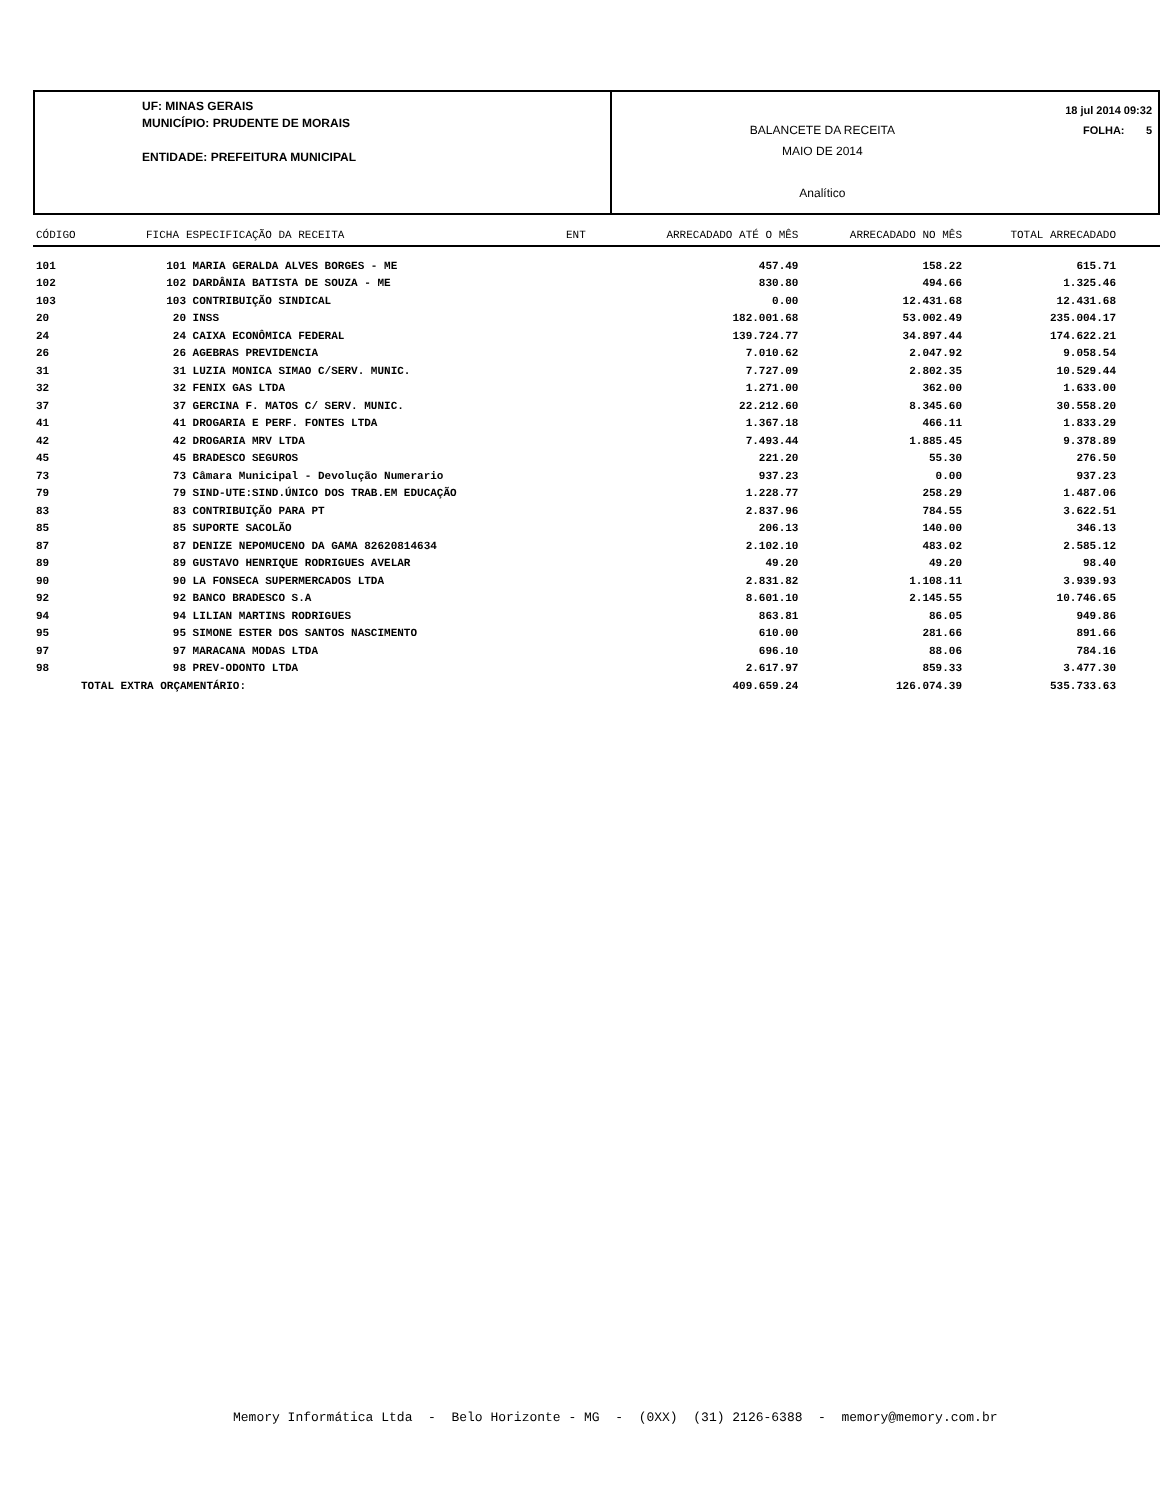UF: MINAS GERAIS
MUNICÍPIO: PRUDENTE DE MORAIS
ENTIDADE: PREFEITURA MUNICIPAL
BALANCETE DA RECEITA
MAIO DE 2014
Analítico
18 jul 2014 09:32
FOLHA: 5
| CÓDIGO | FICHA | ESPECIFICAÇÃO DA RECEITA | ENT | ARRECADADO ATÉ O MÊS | ARRECADADO NO MÊS | TOTAL ARRECADADO |
| --- | --- | --- | --- | --- | --- | --- |
| 101 | 101 | MARIA GERALDA ALVES BORGES - ME | | 457.49 | 158.22 | 615.71 |
| 102 | 102 | DARDÂNIA BATISTA DE SOUZA - ME | | 830.80 | 494.66 | 1.325.46 |
| 103 | 103 | CONTRIBUIÇÃO SINDICAL | | 0.00 | 12.431.68 | 12.431.68 |
| 20 | 20 | INSS | | 182.001.68 | 53.002.49 | 235.004.17 |
| 24 | 24 | CAIXA ECONÔMICA FEDERAL | | 139.724.77 | 34.897.44 | 174.622.21 |
| 26 | 26 | AGEBRAS PREVIDENCIA | | 7.010.62 | 2.047.92 | 9.058.54 |
| 31 | 31 | LUZIA MONICA SIMAO C/SERV. MUNIC. | | 7.727.09 | 2.802.35 | 10.529.44 |
| 32 | 32 | FENIX GAS LTDA | | 1.271.00 | 362.00 | 1.633.00 |
| 37 | 37 | GERCINA F. MATOS C/ SERV. MUNIC. | | 22.212.60 | 8.345.60 | 30.558.20 |
| 41 | 41 | DROGARIA E PERF. FONTES LTDA | | 1.367.18 | 466.11 | 1.833.29 |
| 42 | 42 | DROGARIA MRV LTDA | | 7.493.44 | 1.885.45 | 9.378.89 |
| 45 | 45 | BRADESCO SEGUROS | | 221.20 | 55.30 | 276.50 |
| 73 | 73 | Câmara Municipal - Devolução Numerario | | 937.23 | 0.00 | 937.23 |
| 79 | 79 | SIND-UTE:SIND.ÚNICO DOS TRAB.EM EDUCAÇÃO | | 1.228.77 | 258.29 | 1.487.06 |
| 83 | 83 | CONTRIBUIÇÃO PARA PT | | 2.837.96 | 784.55 | 3.622.51 |
| 85 | 85 | SUPORTE SACOLÃO | | 206.13 | 140.00 | 346.13 |
| 87 | 87 | DENIZE NEPOMUCENO DA GAMA 82620814634 | | 2.102.10 | 483.02 | 2.585.12 |
| 89 | 89 | GUSTAVO HENRIQUE RODRIGUES AVELAR | | 49.20 | 49.20 | 98.40 |
| 90 | 90 | LA FONSECA SUPERMERCADOS LTDA | | 2.831.82 | 1.108.11 | 3.939.93 |
| 92 | 92 | BANCO BRADESCO S.A | | 8.601.10 | 2.145.55 | 10.746.65 |
| 94 | 94 | LILIAN MARTINS RODRIGUES | | 863.81 | 86.05 | 949.86 |
| 95 | 95 | SIMONE ESTER DOS SANTOS NASCIMENTO | | 610.00 | 281.66 | 891.66 |
| 97 | 97 | MARACANA MODAS LTDA | | 696.10 | 88.06 | 784.16 |
| 98 | 98 | PREV-ODONTO LTDA | | 2.617.97 | 859.33 | 3.477.30 |
| TOTAL EXTRA ORÇAMENTÁRIO: | | | | 409.659.24 | 126.074.39 | 535.733.63 |
Memory Informática Ltda - Belo Horizonte - MG - (0XX) (31) 2126-6388 - memory@memory.com.br